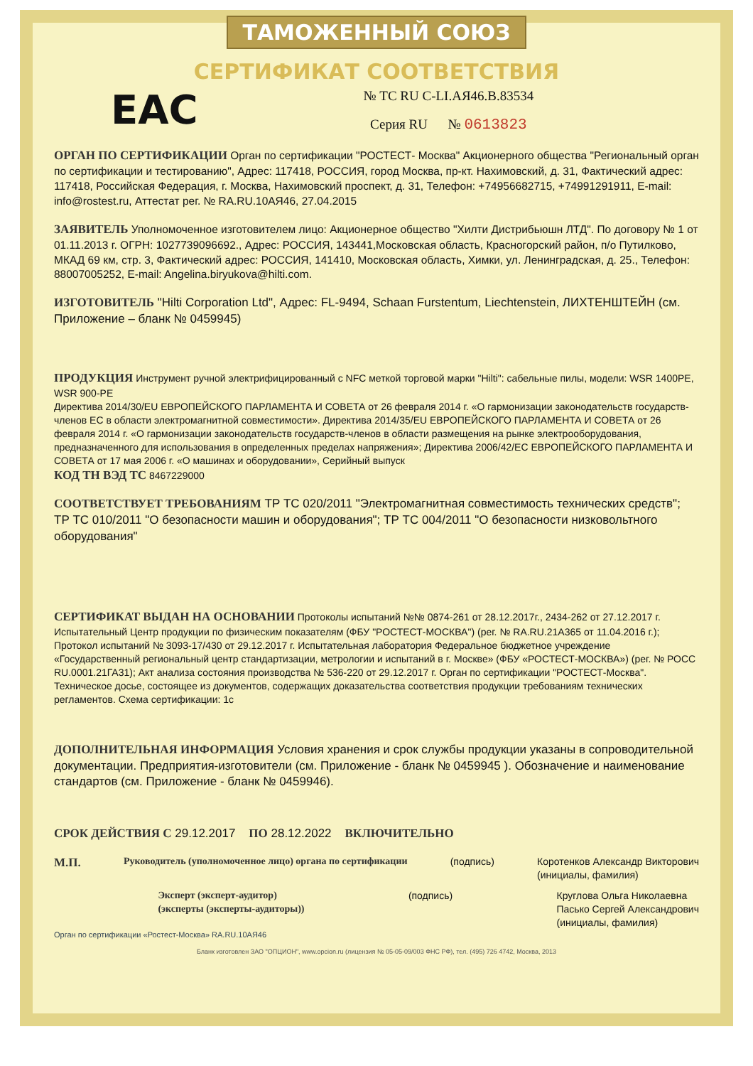ТАМОЖЕННЫЙ СОЮЗ
СЕРТИФИКАТ СООТВЕТСТВИЯ
EAC
№ ТС RU C-LI.АЯ46.В.83534
Серия RU № 0613823
ОРГАН ПО СЕРТИФИКАЦИИ Орган по сертификации "РОСТЕСТ- Москва" Акционерного общества "Региональный орган по сертификации и тестированию", Адрес: 117418, РОССИЯ, город Москва, пр-кт. Нахимовский, д. 31, Фактический адрес: 117418, Российская Федерация, г. Москва, Нахимовский проспект, д. 31, Телефон: +74956682715, +74991291911, E-mail: info@rostest.ru, Аттестат рег. № RA.RU.10АЯ46, 27.04.2015
ЗАЯВИТЕЛЬ Уполномоченное изготовителем лицо: Акционерное общество "Хилти Дистрибьюшн ЛТД". По договору № 1 от 01.11.2013 г. ОГРН: 1027739096692., Адрес: РОССИЯ, 143441,Московская область, Красногорский район, п/о Путилково, МКАД 69 км, стр. 3, Фактический адрес: РОССИЯ, 141410, Московская область, Химки, ул. Ленинградская, д. 25., Телефон: 88007005252, E-mail: Angelina.biryukova@hilti.com.
ИЗГОТОВИТЕЛЬ "Hilti Corporation Ltd", Адрес: FL-9494, Schaan Furstentum, Liechtenstein, ЛИХТЕНШТЕЙН (см. Приложение – бланк № 0459945)
ПРОДУКЦИЯ Инструмент ручной электрифицированный с NFC меткой торговой марки "Hilti": сабельные пилы, модели: WSR 1400PE, WSR 900-PE
Директива 2014/30/EU ЕВРОПЕЙСКОГО ПАРЛАМЕНТА И СОВЕТА от 26 февраля 2014 г. «О гармонизации законодательств государств-членов ЕС в области электромагнитной совместимости». Директива 2014/35/EU ЕВРОПЕЙСКОГО ПАРЛАМЕНТА И СОВЕТА от 26 февраля 2014 г. «О гармонизации законодательств государств-членов в области размещения на рынке электрооборудования, предназначенного для использования в определенных пределах напряжения»; Директива 2006/42/ЕС ЕВРОПЕЙСКОГО ПАРЛАМЕНТА И СОВЕТА от 17 мая 2006 г. «О машинах и оборудовании», Серийный выпуск
КОД ТН ВЭД ТС 8467229000
СООТВЕТСТВУЕТ ТРЕБОВАНИЯМ ТР ТС 020/2011 "Электромагнитная совместимость технических средств"; ТР ТС 010/2011 "О безопасности машин и оборудования"; ТР ТС 004/2011 "О безопасности низковольтного оборудования"
СЕРТИФИКАТ ВЫДАН НА ОСНОВАНИИ Протоколы испытаний №№ 0874-261 от 28.12.2017г., 2434-262 от 27.12.2017 г. Испытательный Центр продукции по физическим показателям (ФБУ "РОСТЕСТ-МОСКВА") (рег. № RA.RU.21А365 от 11.04.2016 г.); Протокол испытаний № 3093-17/430 от 29.12.2017 г. Испытательная лаборатория Федеральное бюджетное учреждение «Государственный региональный центр стандартизации, метрологии и испытаний в г. Москве» (ФБУ «РОСТЕСТ-МОСКВА») (рег. № РОСС RU.0001.21ГА31); Акт анализа состояния производства № 536-220 от 29.12.2017 г. Орган по сертификации "РОСТЕСТ-Москва". Техническое досье, состоящее из документов, содержащих доказательства соответствия продукции требованиям технических регламентов. Схема сертификации: 1с
ДОПОЛНИТЕЛЬНАЯ ИНФОРМАЦИЯ Условия хранения и срок службы продукции указаны в сопроводительной документации. Предприятия-изготовители (см. Приложение - бланк № 0459945 ). Обозначение и наименование стандартов (см. Приложение - бланк № 0459946).
СРОК ДЕЙСТВИЯ С 29.12.2017 ПО 28.12.2022 ВКЛЮЧИТЕЛЬНО
М.П.
Руководитель (уполномоченное лицо) органа по сертификации
(подпись) Коротенков Александр Викторович
(инициалы, фамилия)
Эксперт (эксперт-аудитор)
(эксперты (эксперты-аудиторы))
(подпись) Круглова Ольга Николаевна
Пасько Сергей Александрович
(инициалы, фамилия)
Орган по сертификации «Ростест-Москва» RA.RU.10АЯ46
Бланк изготовлен ЗАО "ОПЦИОН", www.opcion.ru (лицензия № 05-05-09/003 ФНС РФ), тел. (495) 726 4742, Москва, 2013